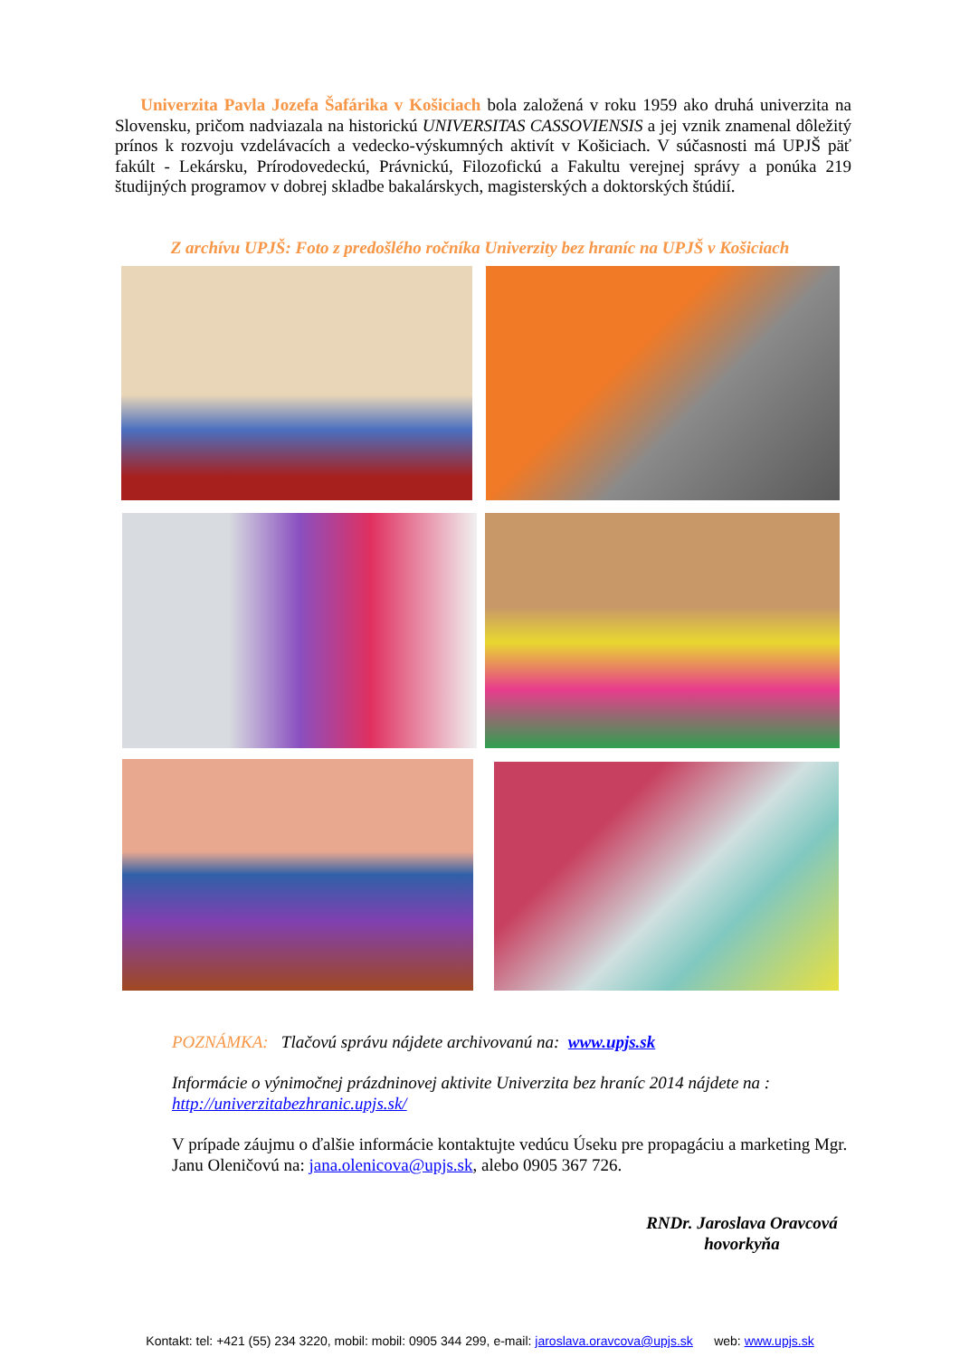Univerzita Pavla Jozefa Šafárika v Košiciach bola založená v roku 1959 ako druhá univerzita na Slovensku, pričom nadviazala na historickú UNIVERSITAS CASSOVIENSIS a jej vznik znamenal dôležitý prínos k rozvoju vzdelávacích a vedecko-výskumných aktivít v Košiciach. V súčasnosti má UPJŠ päť fakúlt - Lekársku, Prírodovedeckú, Právnickú, Filozofickú a Fakultu verejnej správy a ponúka 219 študijných programov v dobrej skladbe bakalárskych, magisterských a doktorských štúdií.
Z archívu UPJŠ: Foto z predošlého ročníka Univerzity bez hraníc na UPJŠ v Košiciach
POZNÁMKA: Tlačovú správu nájdete archivovanú na: www.upjs.sk
Informácie o výnimočnej prázdninovej aktivite Univerzita bez hraníc 2014 nájdete na :
http://univerzitabezhranic.upjs.sk/
V prípade záujmu o ďalšie informácie kontaktujte vedúcu Úseku pre propagáciu a marketing Mgr. Janu Oleničovú na: jana.olenicova@upjs.sk, alebo 0905 367 726.
RNDr. Jaroslava Oravcová
hovorkyňa
Kontakt: tel: +421 (55) 234 3220, mobil: mobil: 0905 344 299, e-mail: jaroslava.oravcova@upjs.sk web: www.upjs.sk